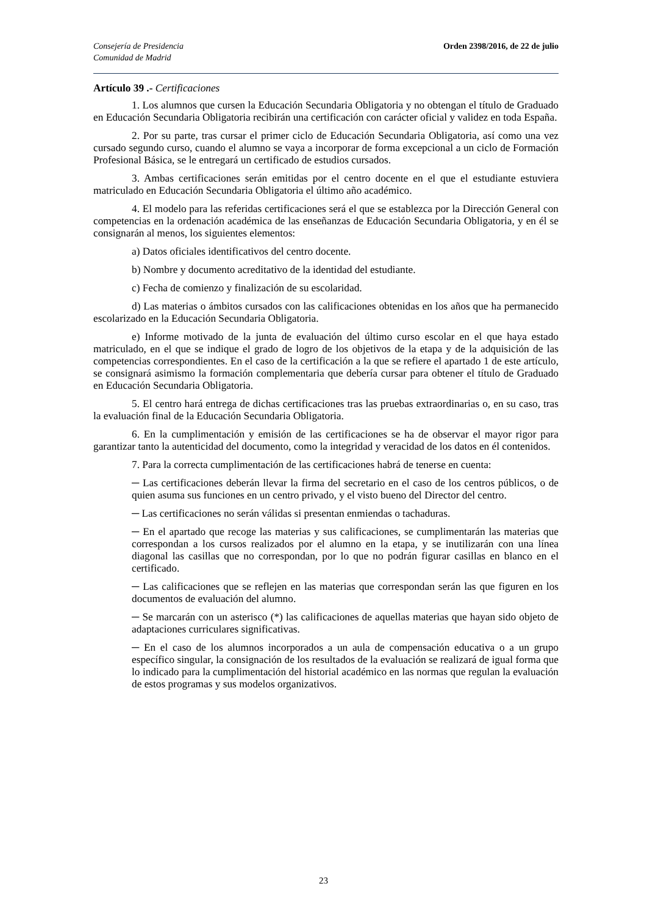Consejería de Presidencia
Comunidad de Madrid
Orden 2398/2016, de 22 de julio
Artículo 39 .- Certificaciones
1. Los alumnos que cursen la Educación Secundaria Obligatoria y no obtengan el título de Graduado en Educación Secundaria Obligatoria recibirán una certificación con carácter oficial y validez en toda España.
2. Por su parte, tras cursar el primer ciclo de Educación Secundaria Obligatoria, así como una vez cursado segundo curso, cuando el alumno se vaya a incorporar de forma excepcional a un ciclo de Formación Profesional Básica, se le entregará un certificado de estudios cursados.
3. Ambas certificaciones serán emitidas por el centro docente en el que el estudiante estuviera matriculado en Educación Secundaria Obligatoria el último año académico.
4. El modelo para las referidas certificaciones será el que se establezca por la Dirección General con competencias en la ordenación académica de las enseñanzas de Educación Secundaria Obligatoria, y en él se consignarán al menos, los siguientes elementos:
a) Datos oficiales identificativos del centro docente.
b) Nombre y documento acreditativo de la identidad del estudiante.
c) Fecha de comienzo y finalización de su escolaridad.
d) Las materias o ámbitos cursados con las calificaciones obtenidas en los años que ha permanecido escolarizado en la Educación Secundaria Obligatoria.
e) Informe motivado de la junta de evaluación del último curso escolar en el que haya estado matriculado, en el que se indique el grado de logro de los objetivos de la etapa y de la adquisición de las competencias correspondientes. En el caso de la certificación a la que se refiere el apartado 1 de este artículo, se consignará asimismo la formación complementaria que debería cursar para obtener el título de Graduado en Educación Secundaria Obligatoria.
5. El centro hará entrega de dichas certificaciones tras las pruebas extraordinarias o, en su caso, tras la evaluación final de la Educación Secundaria Obligatoria.
6. En la cumplimentación y emisión de las certificaciones se ha de observar el mayor rigor para garantizar tanto la autenticidad del documento, como la integridad y veracidad de los datos en él contenidos.
7. Para la correcta cumplimentación de las certificaciones habrá de tenerse en cuenta:
─ Las certificaciones deberán llevar la firma del secretario en el caso de los centros públicos, o de quien asuma sus funciones en un centro privado, y el visto bueno del Director del centro.
─ Las certificaciones no serán válidas si presentan enmiendas o tachaduras.
─ En el apartado que recoge las materias y sus calificaciones, se cumplimentarán las materias que correspondan a los cursos realizados por el alumno en la etapa, y se inutilizarán con una línea diagonal las casillas que no correspondan, por lo que no podrán figurar casillas en blanco en el certificado.
─ Las calificaciones que se reflejen en las materias que correspondan serán las que figuren en los documentos de evaluación del alumno.
─ Se marcarán con un asterisco (*) las calificaciones de aquellas materias que hayan sido objeto de adaptaciones curriculares significativas.
─ En el caso de los alumnos incorporados a un aula de compensación educativa o a un grupo específico singular, la consignación de los resultados de la evaluación se realizará de igual forma que lo indicado para la cumplimentación del historial académico en las normas que regulan la evaluación de estos programas y sus modelos organizativos.
23